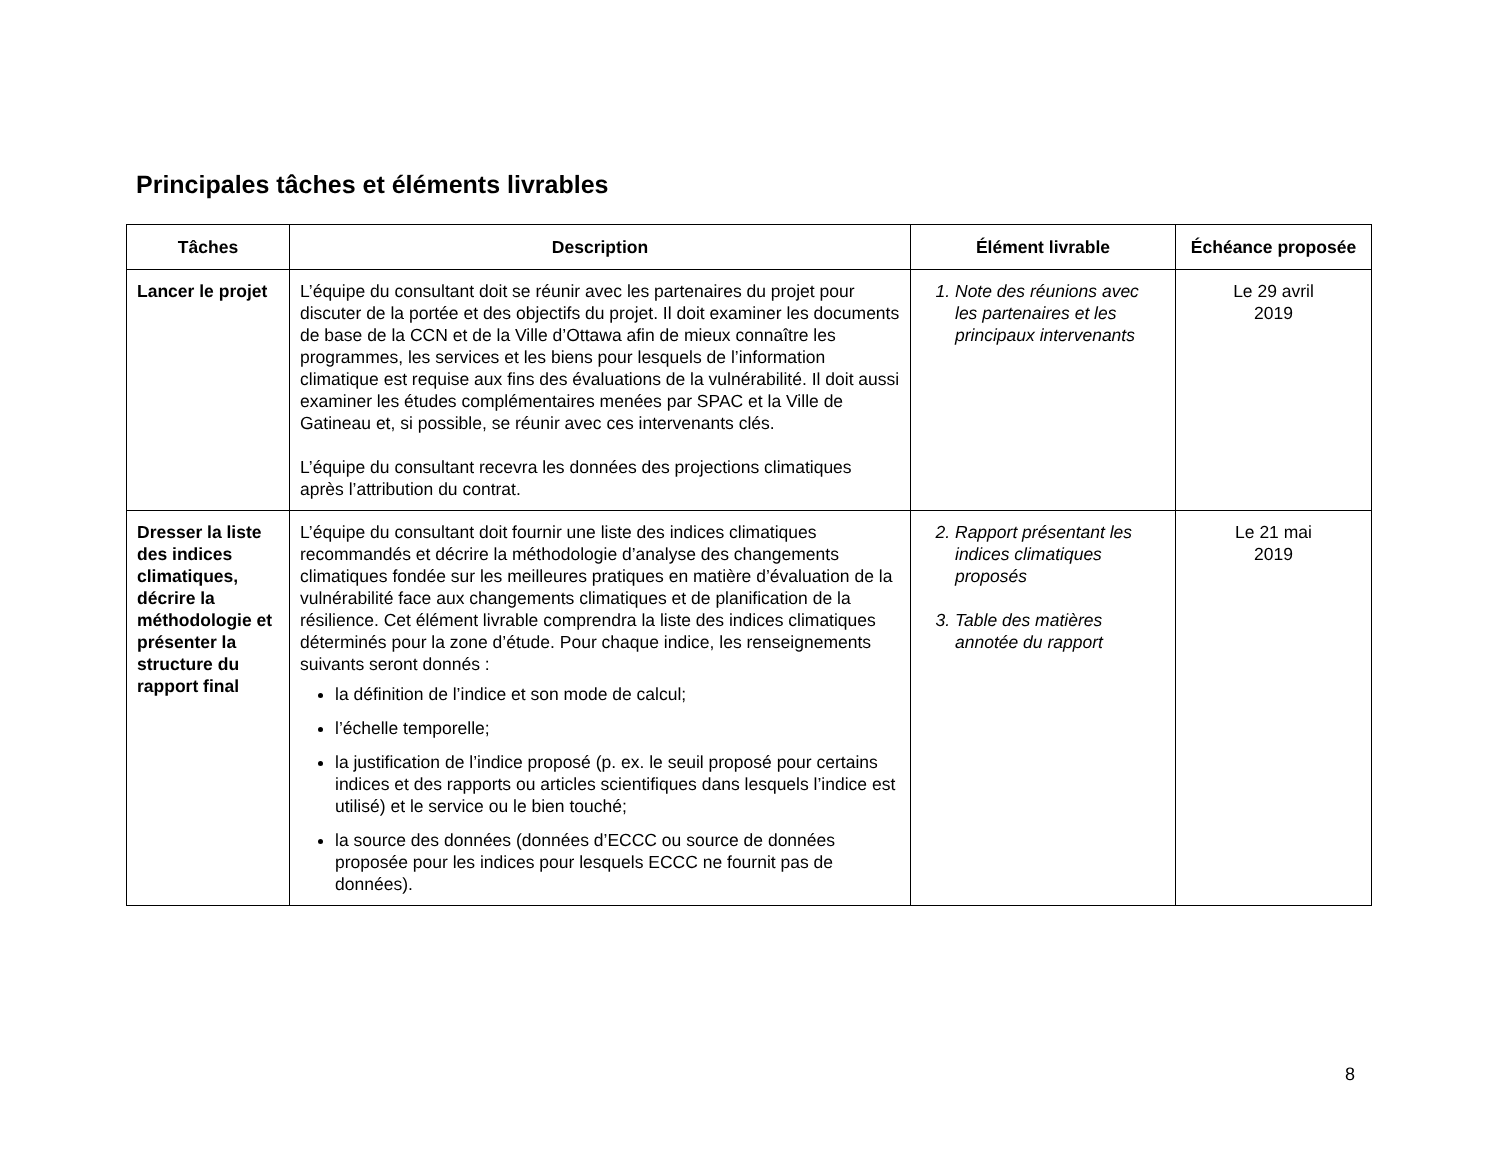Principales tâches et éléments livrables
| Tâches | Description | Élément livrable | Échéance proposée |
| --- | --- | --- | --- |
| Lancer le projet | L’équipe du consultant doit se réunir avec les partenaires du projet pour discuter de la portée et des objectifs du projet. Il doit examiner les documents de base de la CCN et de la Ville d’Ottawa afin de mieux connaître les programmes, les services et les biens pour lesquels de l’information climatique est requise aux fins des évaluations de la vulnérabilité. Il doit aussi examiner les études complémentaires menées par SPAC et la Ville de Gatineau et, si possible, se réunir avec ces intervenants clés. L’équipe du consultant recevra les données des projections climatiques après l’attribution du contrat. | 1. Note des réunions avec les partenaires et les principaux intervenants | Le 29 avril 2019 |
| Dresser la liste des indices climatiques, décrire la méthodologie et présenter la structure du rapport final | L’équipe du consultant doit fournir une liste des indices climatiques recommandés et décrire la méthodologie d’analyse des changements climatiques fondée sur les meilleures pratiques en matière d’évaluation de la vulnérabilité face aux changements climatiques et de planification de la résilience. Cet élément livrable comprendra la liste des indices climatiques déterminés pour la zone d’étude. Pour chaque indice, les renseignements suivants seront donnés : la définition de l’indice et son mode de calcul; l’échelle temporelle; la justification de l’indice proposé (p. ex. le seuil proposé pour certains indices et des rapports ou articles scientifiques dans lesquels l’indice est utilisé) et le service ou le bien touché; la source des données (données d’ECCC ou source de données proposée pour les indices pour lesquels ECCC ne fournit pas de données). | 2. Rapport présentant les indices climatiques proposés 3. Table des matières annotée du rapport | Le 21 mai 2019 |
8